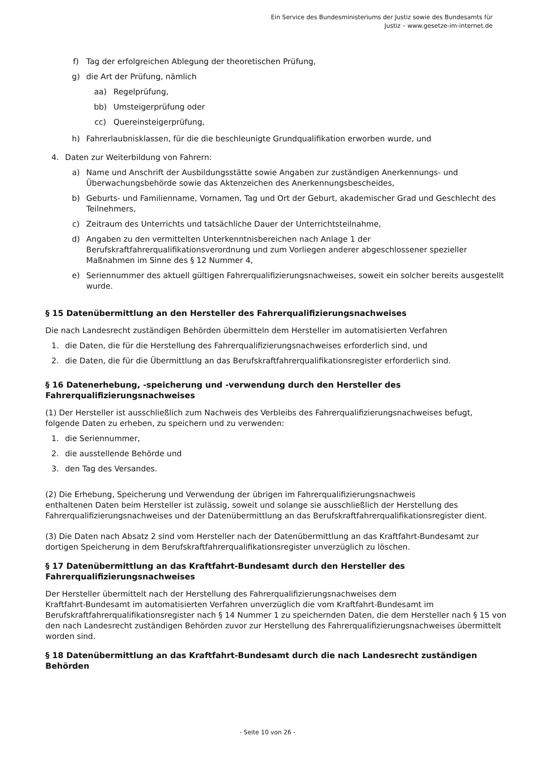Ein Service des Bundesministeriums der Justiz sowie des Bundesamts für
Justiz – www.gesetze-im-internet.de
f) Tag der erfolgreichen Ablegung der theoretischen Prüfung,
g) die Art der Prüfung, nämlich
aa) Regelprüfung,
bb) Umsteigerprüfung oder
cc) Quereinsteigerprüfung,
h) Fahrerlaubnisklassen, für die die beschleunigte Grundqualifikation erworben wurde, und
4. Daten zur Weiterbildung von Fahrern:
a) Name und Anschrift der Ausbildungsstätte sowie Angaben zur zuständigen Anerkennungs- und Überwachungsbehörde sowie das Aktenzeichen des Anerkennungsbescheides,
b) Geburts- und Familienname, Vornamen, Tag und Ort der Geburt, akademischer Grad und Geschlecht des Teilnehmers,
c) Zeitraum des Unterrichts und tatsächliche Dauer der Unterrichtsteilnahme,
d) Angaben zu den vermittelten Unterkenntnisbereichen nach Anlage 1 der Berufskraftfahrerqualifikationsverordnung und zum Vorliegen anderer abgeschlossener spezieller Maßnahmen im Sinne des § 12 Nummer 4,
e) Seriennummer des aktuell gültigen Fahrerqualifizierungsnachweises, soweit ein solcher bereits ausgestellt wurde.
§ 15 Datenübermittlung an den Hersteller des Fahrerqualifizierungsnachweises
Die nach Landesrecht zuständigen Behörden übermitteln dem Hersteller im automatisierten Verfahren
1. die Daten, die für die Herstellung des Fahrerqualifizierungsnachweises erforderlich sind, und
2. die Daten, die für die Übermittlung an das Berufskraftfahrerqualifikationsregister erforderlich sind.
§ 16 Datenerhebung, -speicherung und -verwendung durch den Hersteller des Fahrerqualifizierungsnachweises
(1) Der Hersteller ist ausschließlich zum Nachweis des Verbleibs des Fahrerqualifizierungsnachweises befugt, folgende Daten zu erheben, zu speichern und zu verwenden:
1. die Seriennummer,
2. die ausstellende Behörde und
3. den Tag des Versandes.
(2) Die Erhebung, Speicherung und Verwendung der übrigen im Fahrerqualifizierungsnachweis
enthaltenen Daten beim Hersteller ist zulässig, soweit und solange sie ausschließlich der Herstellung des Fahrerqualifizierungsnachweises und der Datenübermittlung an das Berufskraftfahrerqualifikationsregister dient.
(3) Die Daten nach Absatz 2 sind vom Hersteller nach der Datenübermittlung an das Kraftfahrt-Bundesamt zur dortigen Speicherung in dem Berufskraftfahrerqualifikationsregister unverzüglich zu löschen.
§ 17 Datenübermittlung an das Kraftfahrt-Bundesamt durch den Hersteller des Fahrerqualifizierungsnachweises
Der Hersteller übermittelt nach der Herstellung des Fahrerqualifizierungsnachweises dem
Kraftfahrt-Bundesamt im automatisierten Verfahren unverzüglich die vom Kraftfahrt-Bundesamt im Berufskraftfahrerqualifikationsregister nach § 14 Nummer 1 zu speichernden Daten, die dem Hersteller nach § 15 von den nach Landesrecht zuständigen Behörden zuvor zur Herstellung des Fahrerqualifizierungsnachweises übermittelt worden sind.
§ 18 Datenübermittlung an das Kraftfahrt-Bundesamt durch die nach Landesrecht zuständigen Behörden
- Seite 10 von 26 -